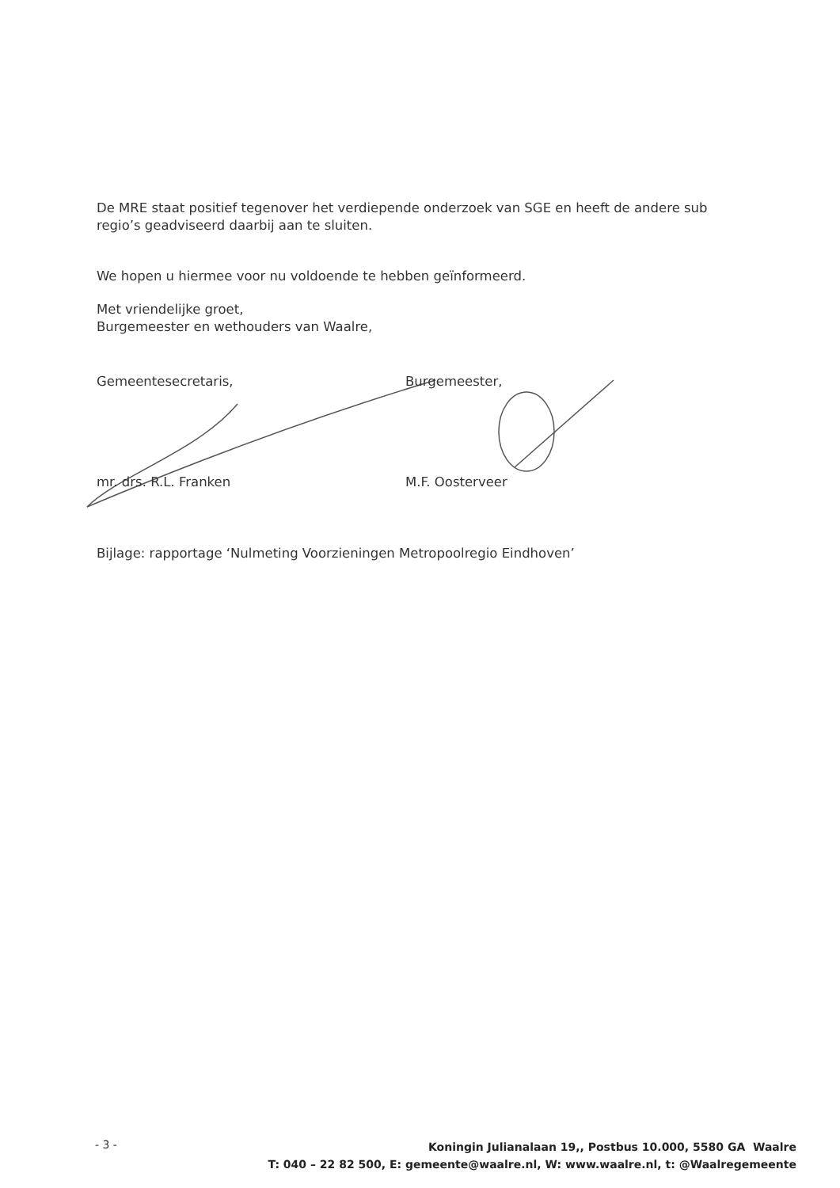De MRE staat positief tegenover het verdiepende onderzoek van SGE en heeft de andere sub regio’s geadviseerd daarbij aan te sluiten.
We hopen u hiermee voor nu voldoende te hebben geïnformeerd.
Met vriendelijke groet,
Burgemeester en wethouders van Waalre,
Gemeentesecretaris, Burgemeester,
mr. drs. R.L. Franken M.F. Oosterveer
Bijlage: rapportage ‘Nulmeting Voorzieningen Metropoolregio Eindhoven’
- 3 -
Koningin Julianalaan 19,, Postbus 10.000, 5580 GA Waalre
T: 040 – 22 82 500, E: gemeente@waalre.nl, W: www.waalre.nl, t: @Waalregemeente